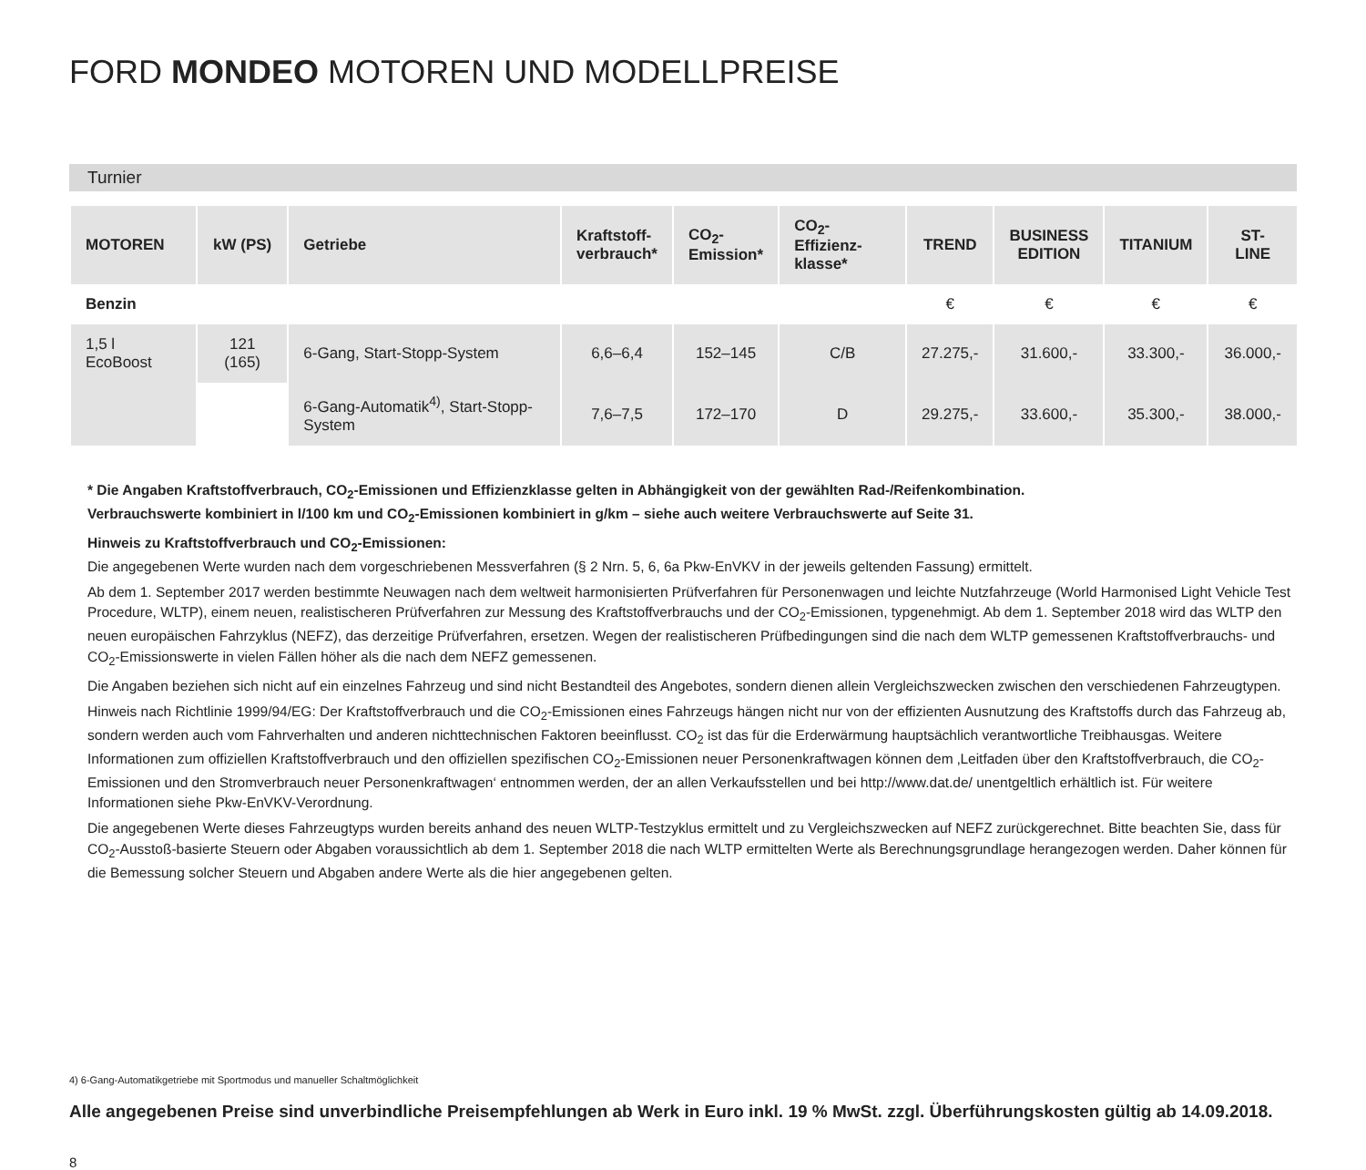FORD MONDEO MOTOREN UND MODELLPREISE
Turnier
| MOTOREN | kW (PS) | Getriebe | Kraftstoff- verbrauch* | CO<sub>2</sub>- Emission* | CO<sub>2</sub>-Effizienz- klasse* | TREND | BUSINESS EDITION | TITANIUM | ST-LINE |
| --- | --- | --- | --- | --- | --- | --- | --- | --- | --- |
| Benzin | | | | | | € | € | € | € |
| 1,5 l EcoBoost | 121 (165) | 6-Gang, Start-Stopp-System | 6,6–6,4 | 152–145 | C/B | 27.275,- | 31.600,- | 33.300,- | 36.000,- |
| | | 6-Gang-Automatik<sup>4)</sup>, Start-Stopp-System | 7,6–7,5 | 172–170 | D | 29.275,- | 33.600,- | 35.300,- | 38.000,- |
* Die Angaben Kraftstoffverbrauch, CO<sub>2</sub>-Emissionen und Effizienzklasse gelten in Abhängigkeit von der gewählten Rad-/Reifenkombination.
Verbrauchswerte kombiniert in l/100 km und CO<sub>2</sub>-Emissionen kombiniert in g/km – siehe auch weitere Verbrauchswerte auf Seite 31.
Hinweis zu Kraftstoffverbrauch und CO<sub>2</sub>-Emissionen:
Die angegebenen Werte wurden nach dem vorgeschriebenen Messverfahren (§ 2 Nrn. 5, 6, 6a Pkw-EnVKV in der jeweils geltenden Fassung) ermittelt.
Ab dem 1. September 2017 werden bestimmte Neuwagen nach dem weltweit harmonisierten Prüfverfahren für Personenwagen und leichte Nutzfahrzeuge (World Harmonised Light Vehicle Test Procedure, WLTP), einem neuen, realistischeren Prüfverfahren zur Messung des Kraftstoffverbrauchs und der CO<sub>2</sub>-Emissionen, typgenehmigt. Ab dem 1. September 2018 wird das WLTP den neuen europäischen Fahrzyklus (NEFZ), das derzeitige Prüfverfahren, ersetzen. Wegen der realistischeren Prüfbedingungen sind die nach dem WLTP gemessenen Kraftstoffverbrauchs- und CO<sub>2</sub>-Emissionswerte in vielen Fällen höher als die nach dem NEFZ gemessenen.
Die Angaben beziehen sich nicht auf ein einzelnes Fahrzeug und sind nicht Bestandteil des Angebotes, sondern dienen allein Vergleichszwecken zwischen den verschiedenen Fahrzeugtypen.
Hinweis nach Richtlinie 1999/94/EG: Der Kraftstoffverbrauch und die CO<sub>2</sub>-Emissionen eines Fahrzeugs hängen nicht nur von der effizienten Ausnutzung des Kraftstoffs durch das Fahrzeug ab, sondern werden auch vom Fahrverhalten und anderen nichttechnischen Faktoren beeinflusst. CO<sub>2</sub> ist das für die Erderwärmung hauptsächlich verantwortliche Treibhausgas. Weitere Informationen zum offiziellen Kraftstoffverbrauch und den offiziellen spezifischen CO<sub>2</sub>-Emissionen neuer Personenkraftwagen können dem ‚Leitfaden über den Kraftstoffverbrauch, die CO<sub>2</sub>-Emissionen und den Stromverbrauch neuer Personenkraftwagen‘ entnommen werden, der an allen Verkaufsstellen und bei http://www.dat.de/ unentgeltlich erhältlich ist. Für weitere Informationen siehe Pkw-EnVKV-Verordnung.
Die angegebenen Werte dieses Fahrzeugtyps wurden bereits anhand des neuen WLTP-Testzyklus ermittelt und zu Vergleichszwecken auf NEFZ zurückgerechnet. Bitte beachten Sie, dass für CO<sub>2</sub>-Ausstoß-basierte Steuern oder Abgaben voraussichtlich ab dem 1. September 2018 die nach WLTP ermittelten Werte als Berechnungsgrundlage herangezogen werden. Daher können für die Bemessung solcher Steuern und Abgaben andere Werte als die hier angegebenen gelten.
4) 6-Gang-Automatikgetriebe mit Sportmodus und manueller Schaltmöglichkeit
Alle angegebenen Preise sind unverbindliche Preisempfehlungen ab Werk in Euro inkl. 19 % MwSt. zzgl. Überführungskosten gültig ab 14.09.2018.
8